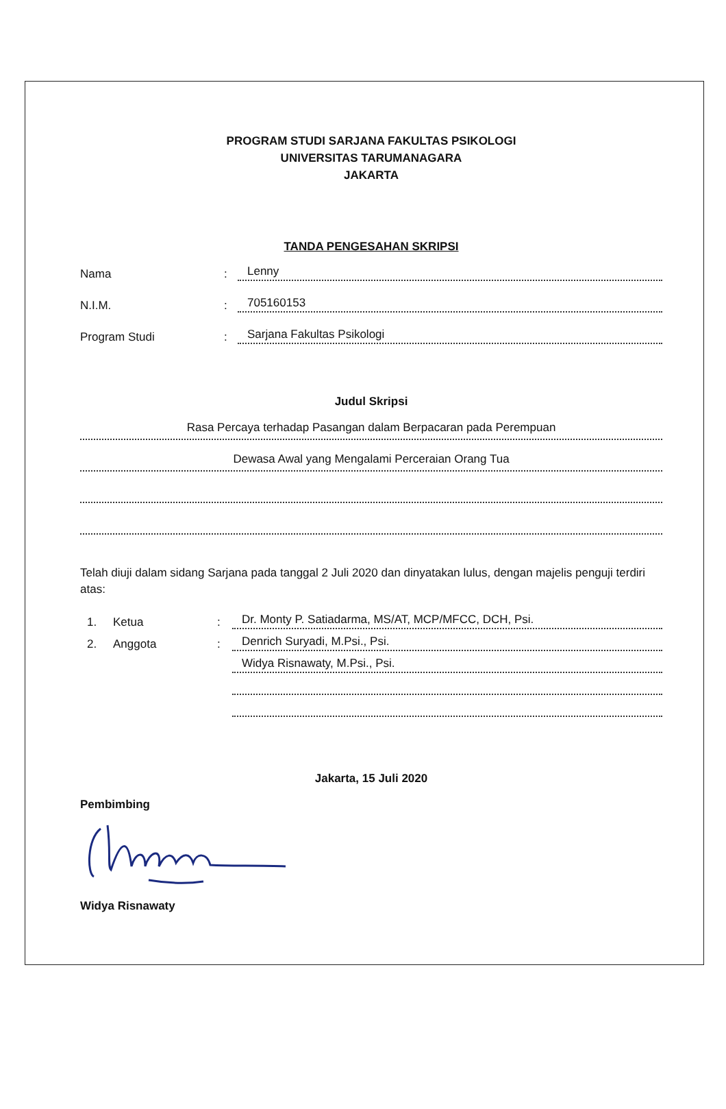PROGRAM STUDI SARJANA FAKULTAS PSIKOLOGI
UNIVERSITAS TARUMANAGARA
JAKARTA
TANDA PENGESAHAN SKRIPSI
Nama
:
Lenny
N.I.M.
:
705160153
Program Studi
:
Sarjana Fakultas Psikologi
Judul Skripsi
Rasa Percaya terhadap Pasangan dalam Berpacaran pada Perempuan
Dewasa Awal yang Mengalami Perceraian Orang Tua
Telah diuji dalam sidang Sarjana pada tanggal 2 Juli 2020 dan dinyatakan lulus, dengan majelis penguji terdiri atas:
1.
Ketua
:
Dr. Monty P. Satiadarma, MS/AT, MCP/MFCC, DCH, Psi.
2.
Anggota
:
Denrich Suryadi, M.Psi., Psi.
Widya Risnawaty, M.Psi., Psi.
Jakarta, 15 Juli 2020
Pembimbing
Widya Risnawaty